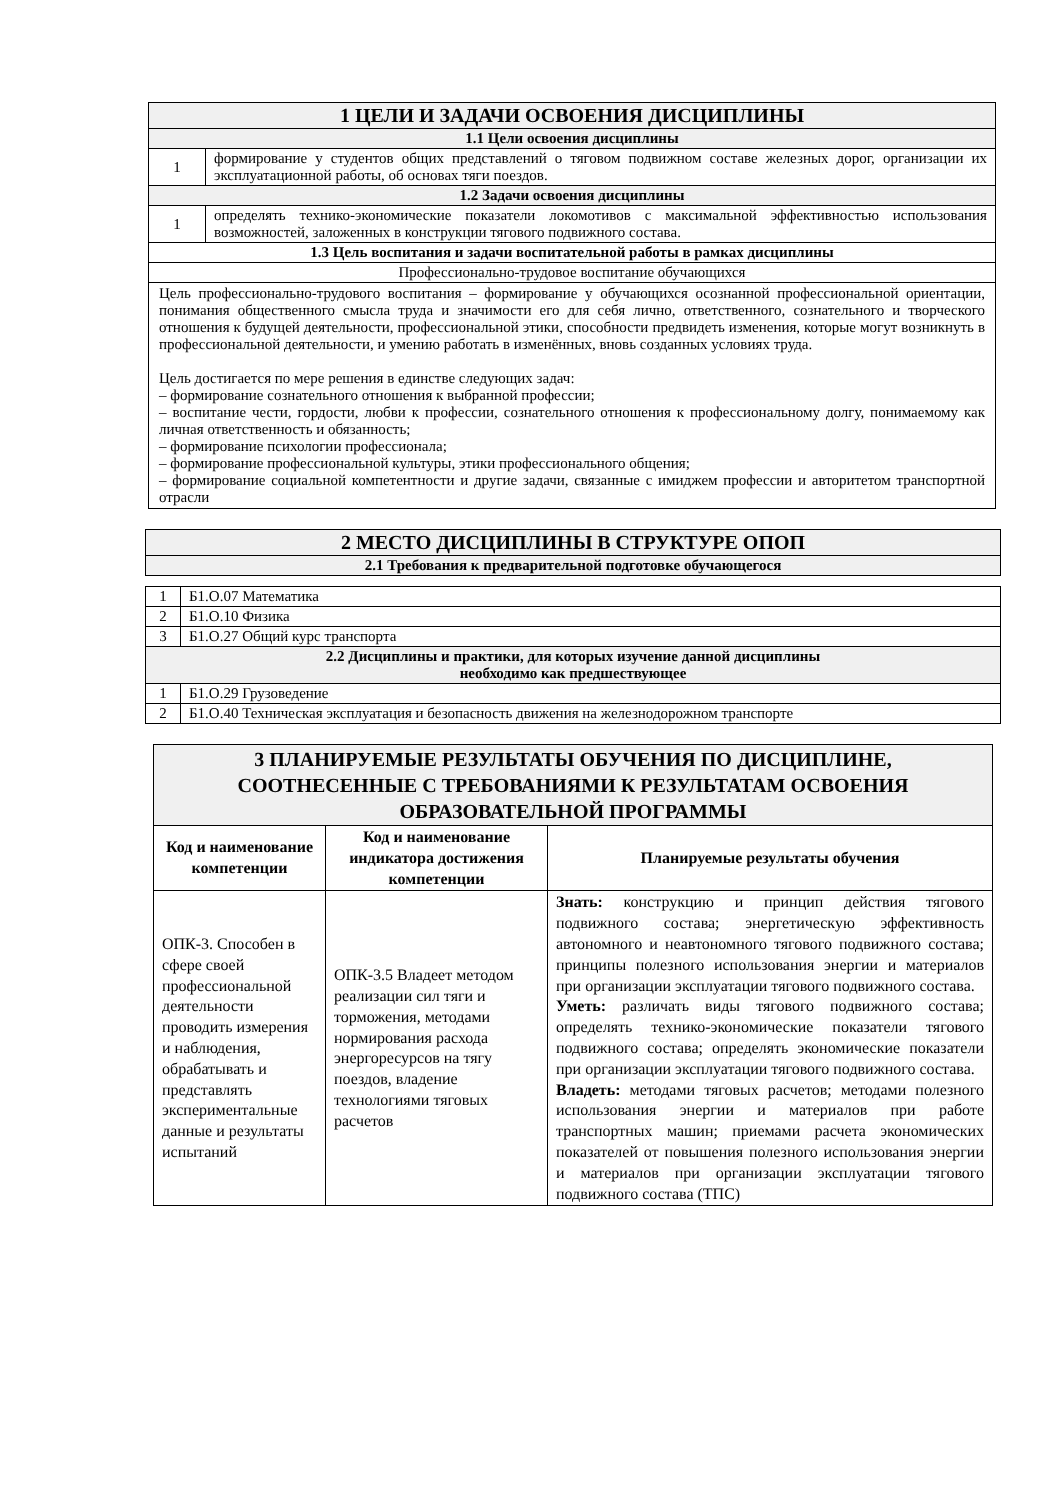| 1 ЦЕЛИ И ЗАДАЧИ ОСВОЕНИЯ ДИСЦИПЛИНЫ | |
| 1.1 Цели освоения дисциплины | |
| 1 | формирование у студентов общих представлений о тяговом подвижном составе железных дорог, организации их эксплуатационной работы, об основах тяги поездов. |
| 1.2 Задачи освоения дисциплины | |
| 1 | определять технико-экономические показатели локомотивов с максимальной эффективностью использования возможностей, заложенных в конструкции тягового подвижного состава. |
| 1.3 Цель воспитания и задачи воспитательной работы в рамках дисциплины | |
| Профессионально-трудовое воспитание обучающихся | |
| Цель профессионально-трудового воспитания – формирование у обучающихся осознанной профессиональной ориентации, понимания общественного смысла труда и значимости его для себя лично, ответственного, сознательного и творческого отношения к будущей деятельности, профессиональной этики, способности предвидеть изменения, которые могут возникнуть в профессиональной деятельности, и умению работать в изменённых, вновь созданных условиях труда. Цель достигается по мере решения в единстве следующих задач: – формирование сознательного отношения к выбранной профессии; – воспитание чести, гордости, любви к профессии, сознательного отношения к профессиональному долгу, понимаемому как личная ответственность и обязанность; – формирование психологии профессионала; – формирование профессиональной культуры, этики профессионального общения; – формирование социальной компетентности и другие задачи, связанные с имиджем профессии и авторитетом транспортной отрасли | |
| 2 МЕСТО ДИСЦИПЛИНЫ В СТРУКТУРЕ ОПОП | |
| 2.1 Требования к предварительной подготовке обучающегося | |
| 1 | Б1.О.07 Математика |
| 2 | Б1.О.10 Физика |
| 3 | Б1.О.27 Общий курс транспорта |
| 2.2 Дисциплины и практики, для которых изучение данной дисциплины необходимо как предшествующее | |
| 1 | Б1.О.29 Грузоведение |
| 2 | Б1.О.40 Техническая эксплуатация и безопасность движения на железнодорожном транспорте |
| 3 ПЛАНИРУЕМЫЕ РЕЗУЛЬТАТЫ ОБУЧЕНИЯ ПО ДИСЦИПЛИНЕ, СООТНЕСЕННЫЕ С ТРЕБОВАНИЯМИ К РЕЗУЛЬТАТАМ ОСВОЕНИЯ ОБРАЗОВАТЕЛЬНОЙ ПРОГРАММЫ | | |
| Код и наименование компетенции | Код и наименование индикатора достижения компетенции | Планируемые результаты обучения |
| ОПК-3. Способен в сфере своей профессиональной деятельности проводить измерения и наблюдения, обрабатывать и представлять экспериментальные данные и результаты испытаний | ОПК-3.5 Владеет методом реализации сил тяги и торможения, методами нормирования расхода энергоресурсов на тягу поездов, владение технологиями тяговых расчетов | Знать: конструкцию и принцип действия тягового подвижного состава; энергетическую эффективность автономного и неавтономного тягового подвижного состава; принципы полезного использования энергии и материалов при организации эксплуатации тягового подвижного состава. Уметь: различать виды тягового подвижного состава; определять технико-экономические показатели тягового подвижного состава; определять экономические показатели при организации эксплуатации тягового подвижного состава. Владеть: методами тяговых расчетов; методами полезного использования энергии и материалов при работе транспортных машин; приемами расчета экономических показателей от повышения полезного использования энергии и материалов при организации эксплуатации тягового подвижного состава (ТПС) |